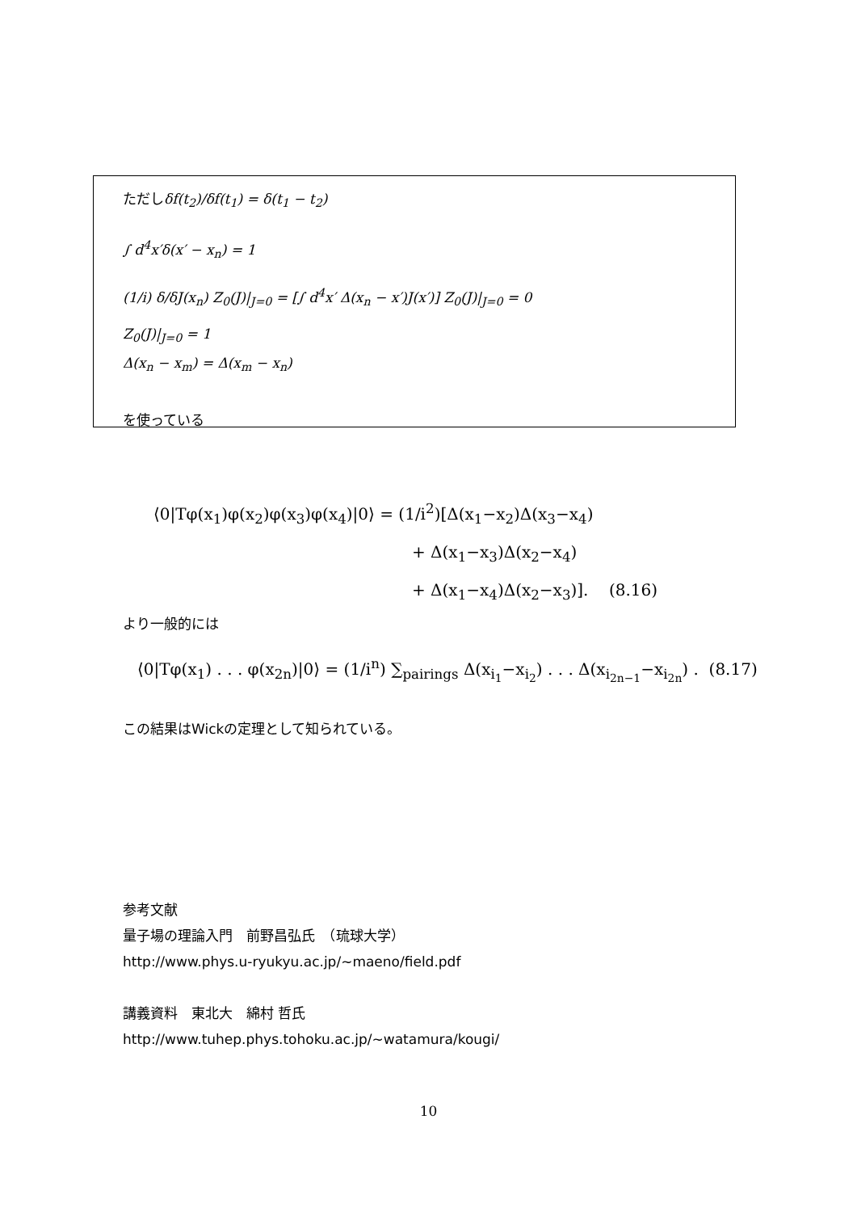ただしδf(t<sub>2</sub>)/δf(t<sub>1</sub>) = δ(t<sub>1</sub> − t<sub>2</sub>)
∫ d<sup>4</sup>x′δ(x′ − x<sub>n</sub>) = 1
(1/i) δ/δJ(x<sub>n</sub>) Z<sub>0</sub>(J)|<sub>J=0</sub> = [∫ d<sup>4</sup>x′ Δ(x<sub>n</sub> − x′)J(x′)] Z<sub>0</sub>(J)|<sub>J=0</sub> = 0
Z<sub>0</sub>(J)|<sub>J=0</sub> = 1
Δ(x<sub>n</sub> − x<sub>m</sub>) = Δ(x<sub>m</sub> − x<sub>n</sub>)
を使っている
⟨0|Tφ(x<sub>1</sub>)φ(x<sub>2</sub>)φ(x<sub>3</sub>)φ(x<sub>4</sub>)|0⟩ = (1/i<sup>2</sup>)[Δ(x<sub>1</sub>−x<sub>2</sub>)Δ(x<sub>3</sub>−x<sub>4</sub>)
+ Δ(x<sub>1</sub>−x<sub>3</sub>)Δ(x<sub>2</sub>−x<sub>4</sub>)
+ Δ(x<sub>1</sub>−x<sub>4</sub>)Δ(x<sub>2</sub>−x<sub>3</sub>)]. (8.16)
より一般的には
⟨0|Tφ(x<sub>1</sub>) . . . φ(x<sub>2n</sub>)|0⟩ = (1/i<sup>n</sup>) ∑<sub>pairings</sub> Δ(x<sub>i<sub>1</sub></sub>−x<sub>i<sub>2</sub></sub>) . . . Δ(x<sub>i<sub>2n−1</sub></sub>−x<sub>i<sub>2n</sub></sub>) . (8.17)
この結果はWickの定理として知られている。
参考文献
量子場の理論入門　前野昌弘氏　（琉球大学）
http://www.phys.u-ryukyu.ac.jp/~maeno/field.pdf
講義資料　東北大　綿村 哲氏
http://www.tuhep.phys.tohoku.ac.jp/~watamura/kougi/
10